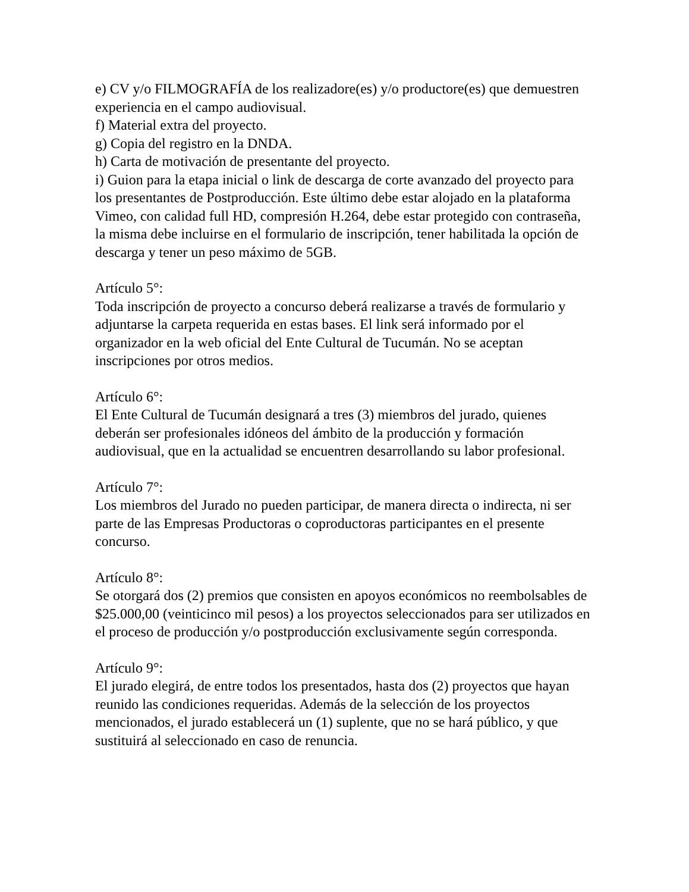e) CV y/o FILMOGRAFÍA de los realizadore(es) y/o productore(es) que demuestren experiencia en el campo audiovisual.
f) Material extra del proyecto.
g) Copia del registro en la DNDA.
h) Carta de motivación de presentante del proyecto.
i) Guion para la etapa inicial o link de descarga de corte avanzado del proyecto para los presentantes de Postproducción. Este último debe estar alojado en la plataforma Vimeo, con calidad full HD, compresión H.264, debe estar protegido con contraseña, la misma debe incluirse en el formulario de inscripción, tener habilitada la opción de descarga y tener un peso máximo de 5GB.
Artículo 5°:
Toda inscripción de proyecto a concurso deberá realizarse a través de formulario y adjuntarse la carpeta requerida en estas bases. El link será informado por el organizador en la web oficial del Ente Cultural de Tucumán. No se aceptan inscripciones por otros medios.
Artículo 6°:
El Ente Cultural de Tucumán designará a tres (3) miembros del jurado, quienes deberán ser profesionales idóneos del ámbito de la producción y formación audiovisual, que en la actualidad se encuentren desarrollando su labor profesional.
Artículo 7°:
Los miembros del Jurado no pueden participar, de manera directa o indirecta, ni ser parte de las Empresas Productoras o coproductoras participantes en el presente concurso.
Artículo 8°:
Se otorgará dos (2) premios que consisten en apoyos económicos no reembolsables de $25.000,00 (veinticinco mil pesos) a los proyectos seleccionados para ser utilizados en el proceso de producción y/o postproducción exclusivamente según corresponda.
Artículo 9°:
El jurado elegirá, de entre todos los presentados, hasta dos (2) proyectos que hayan reunido las condiciones requeridas. Además de la selección de los proyectos mencionados, el jurado establecerá un (1) suplente, que no se hará público, y que sustituirá al seleccionado en caso de renuncia.